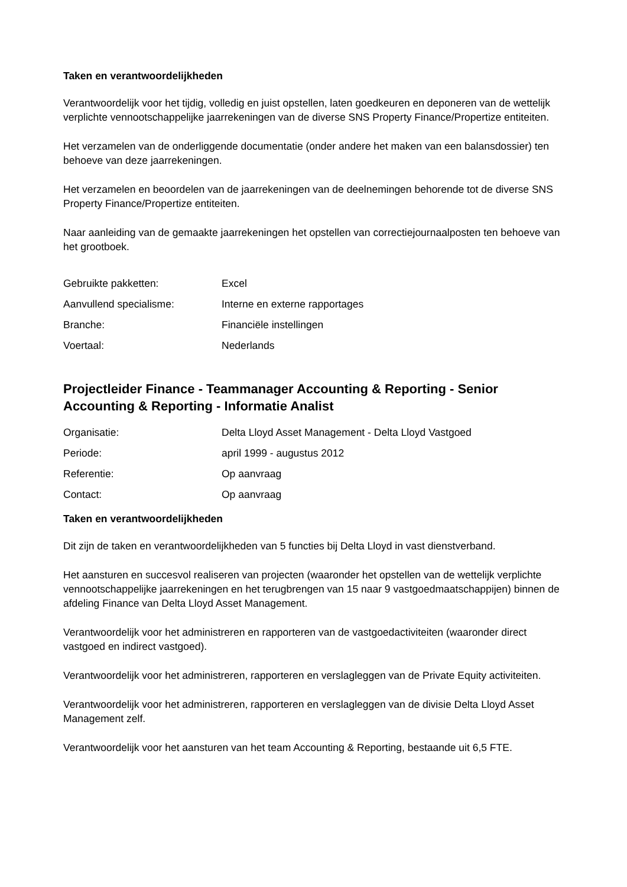Taken en verantwoordelijkheden
Verantwoordelijk voor het tijdig, volledig en juist opstellen, laten goedkeuren en deponeren van de wettelijk verplichte vennootschappelijke jaarrekeningen van de diverse SNS Property Finance/Propertize entiteiten.
Het verzamelen van de onderliggende documentatie (onder andere het maken van een balansdossier) ten behoeve van deze jaarrekeningen.
Het verzamelen en beoordelen van de jaarrekeningen van de deelnemingen behorende tot de diverse SNS Property Finance/Propertize entiteiten.
Naar aanleiding van de gemaakte jaarrekeningen het opstellen van correctiejournaalposten ten behoeve van het grootboek.
| Gebruikte pakketten: | Excel |
| Aanvullend specialisme: | Interne en externe rapportages |
| Branche: | Financiële instellingen |
| Voertaal: | Nederlands |
Projectleider Finance - Teammanager Accounting & Reporting - Senior Accounting & Reporting - Informatie Analist
| Organisatie: | Delta Lloyd Asset Management - Delta Lloyd Vastgoed |
| Periode: | april 1999 - augustus 2012 |
| Referentie: | Op aanvraag |
| Contact: | Op aanvraag |
Taken en verantwoordelijkheden
Dit zijn de taken en verantwoordelijkheden van 5 functies bij Delta Lloyd in vast dienstverband.
Het aansturen en succesvol realiseren van projecten (waaronder het opstellen van de wettelijk verplichte vennootschappelijke jaarrekeningen en het terugbrengen van 15 naar 9 vastgoedmaatschappijen) binnen de afdeling Finance van Delta Lloyd Asset Management.
Verantwoordelijk voor het administreren en rapporteren van de vastgoedactiviteiten (waaronder direct vastgoed en indirect vastgoed).
Verantwoordelijk voor het administreren, rapporteren en verslagleggen van de Private Equity activiteiten.
Verantwoordelijk voor het administreren, rapporteren en verslagleggen van de divisie Delta Lloyd Asset Management zelf.
Verantwoordelijk voor het aansturen van het team Accounting & Reporting, bestaande uit 6,5 FTE.